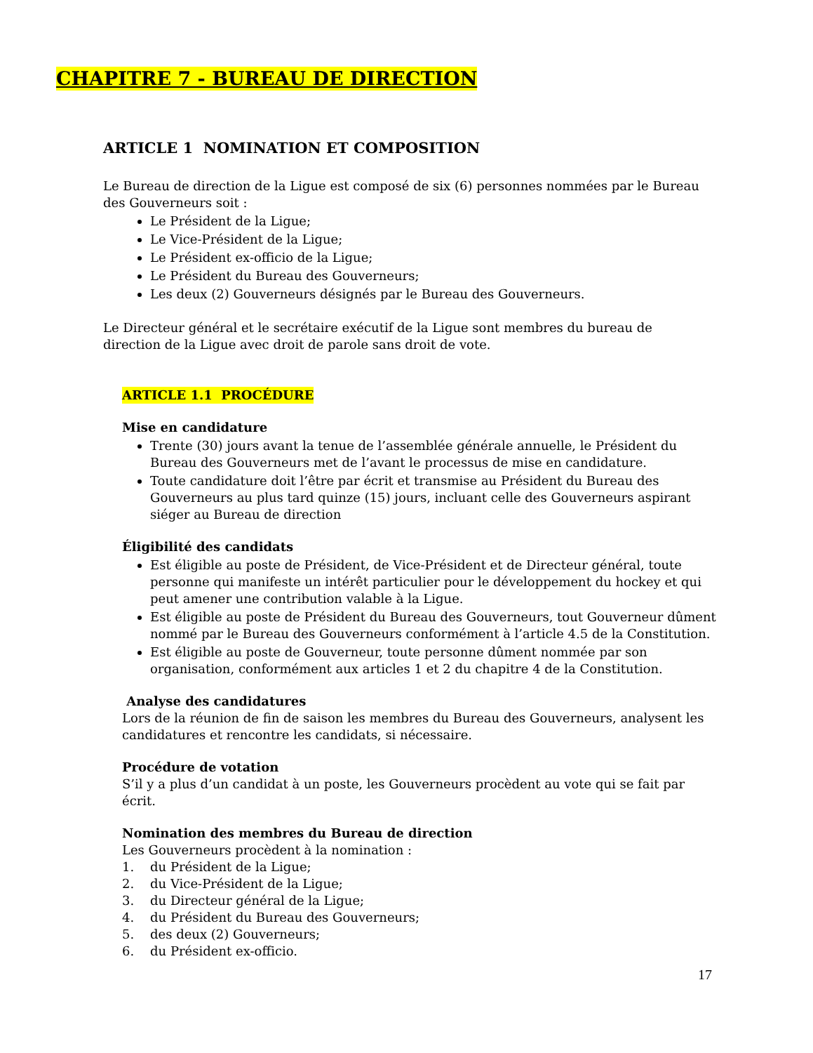CHAPITRE 7 - BUREAU DE DIRECTION
ARTICLE 1 NOMINATION ET COMPOSITION
Le Bureau de direction de la Ligue est composé de six (6) personnes nommées par le Bureau des Gouverneurs soit :
Le Président de la Ligue;
Le Vice-Président de la Ligue;
Le Président ex-officio de la Ligue;
Le Président du Bureau des Gouverneurs;
Les deux (2) Gouverneurs désignés par le Bureau des Gouverneurs.
Le Directeur général et le secrétaire exécutif de la Ligue sont membres du bureau de direction de la Ligue avec droit de parole sans droit de vote.
ARTICLE 1.1 PROCÉDURE
Mise en candidature
Trente (30) jours avant la tenue de l’assemblée générale annuelle, le Président du Bureau des Gouverneurs met de l’avant le processus de mise en candidature.
Toute candidature doit l’être par écrit et transmise au Président du Bureau des Gouverneurs au plus tard quinze (15) jours, incluant celle des Gouverneurs aspirant siéger au Bureau de direction
Éligibilité des candidats
Est éligible au poste de Président, de Vice-Président et de Directeur général, toute personne qui manifeste un intérêt particulier pour le développement du hockey et qui peut amener une contribution valable à la Ligue.
Est éligible au poste de Président du Bureau des Gouverneurs, tout Gouverneur dûment nommé par le Bureau des Gouverneurs conformément à l’article 4.5 de la Constitution.
Est éligible au poste de Gouverneur, toute personne dûment nommée par son organisation, conformément aux articles 1 et 2 du chapitre 4 de la Constitution.
Analyse des candidatures
Lors de la réunion de fin de saison les membres du Bureau des Gouverneurs, analysent les candidatures et rencontre les candidats, si nécessaire.
Procédure de votation
S’il y a plus d’un candidat à un poste, les Gouverneurs procèdent au vote qui se fait par écrit.
Nomination des membres du Bureau de direction
Les Gouverneurs procèdent à la nomination :
1. du Président de la Ligue;
2. du Vice-Président de la Ligue;
3. du Directeur général de la Ligue;
4. du Président du Bureau des Gouverneurs;
5. des deux (2) Gouverneurs;
6. du Président ex-officio.
17